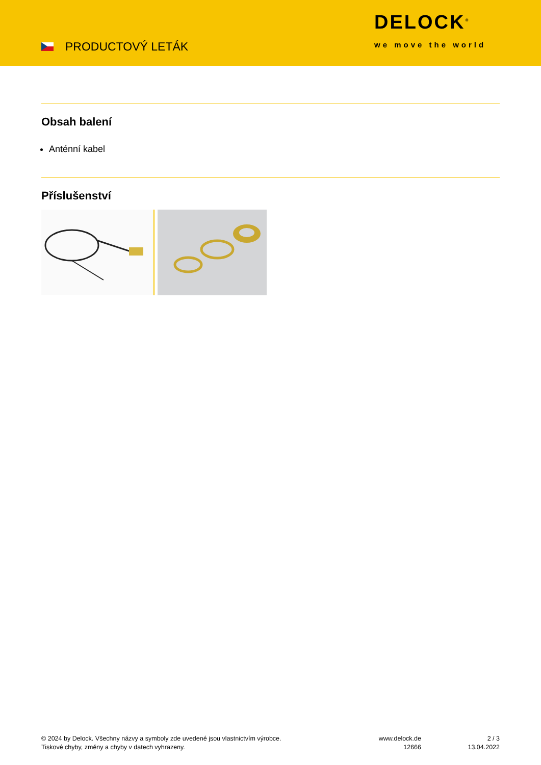PRODUCTOVÝ LETÁK
DELOCK<sup>®</sup>
we move the world
Obsah balení
Anténní kabel
Příslušenství
© 2024 by Delock. Všechny názvy a symboly zde uvedené jsou vlastnictvím výrobce.
Tiskové chyby, změny a chyby v datech vyhrazeny.
www.delock.de
12666
2 / 3
13.04.2022